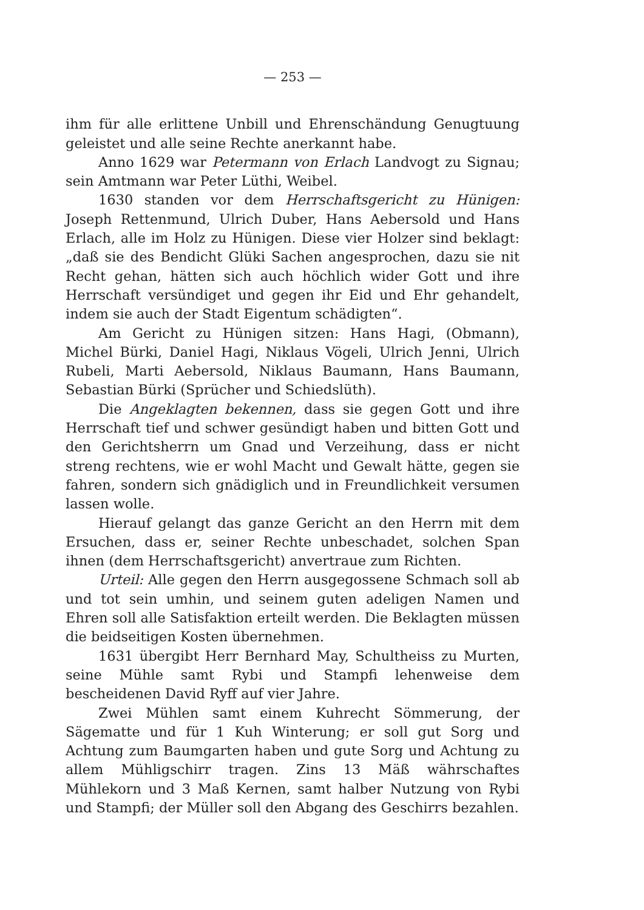— 253 —
ihm für alle erlittene Unbill und Ehrenschändung Genugtuung geleistet und alle seine Rechte anerkannt habe.
Anno 1629 war Petermann von Erlach Landvogt zu Signau; sein Amtmann war Peter Lüthi, Weibel.
1630 standen vor dem Herrschaftsgericht zu Hünigen: Joseph Rettenmund, Ulrich Duber, Hans Aebersold und Hans Erlach, alle im Holz zu Hünigen. Diese vier Holzer sind beklagt: „daß sie des Bendicht Glüki Sachen angesprochen, dazu sie nit Recht gehan, hätten sich auch höchlich wider Gott und ihre Herrschaft versündiget und gegen ihr Eid und Ehr gehandelt, indem sie auch der Stadt Eigentum schädigten“.
Am Gericht zu Hünigen sitzen: Hans Hagi, (Obmann), Michel Bürki, Daniel Hagi, Niklaus Vögeli, Ulrich Jenni, Ulrich Rubeli, Marti Aebersold, Niklaus Baumann, Hans Baumann, Sebastian Bürki (Sprücher und Schiedslüth).
Die Angeklagten bekennen, dass sie gegen Gott und ihre Herrschaft tief und schwer gesündigt haben und bitten Gott und den Gerichtsherrn um Gnad und Verzeihung, dass er nicht streng rechtens, wie er wohl Macht und Gewalt hätte, gegen sie fahren, sondern sich gnädiglich und in Freundlichkeit versumen lassen wolle.
Hierauf gelangt das ganze Gericht an den Herrn mit dem Ersuchen, dass er, seiner Rechte unbeschadet, solchen Span ihnen (dem Herrschaftsgericht) anvertraue zum Richten.
Urteil: Alle gegen den Herrn ausgegossene Schmach soll ab und tot sein umhin, und seinem guten adeligen Namen und Ehren soll alle Satisfaktion erteilt werden. Die Beklagten müssen die beidseitigen Kosten übernehmen.
1631 übergibt Herr Bernhard May, Schultheiss zu Murten, seine Mühle samt Rybi und Stampfi lehenweise dem bescheidenen David Ryff auf vier Jahre.
Zwei Mühlen samt einem Kuhrecht Sömmerung, der Sägematte und für 1 Kuh Winterung; er soll gut Sorg und Achtung zum Baumgarten haben und gute Sorg und Achtung zu allem Mühligschirr tragen. Zins 13 Mäß währschaftes Mühlekorn und 3 Maß Kernen, samt halber Nutzung von Rybi und Stampfi; der Müller soll den Abgang des Geschirrs bezahlen.